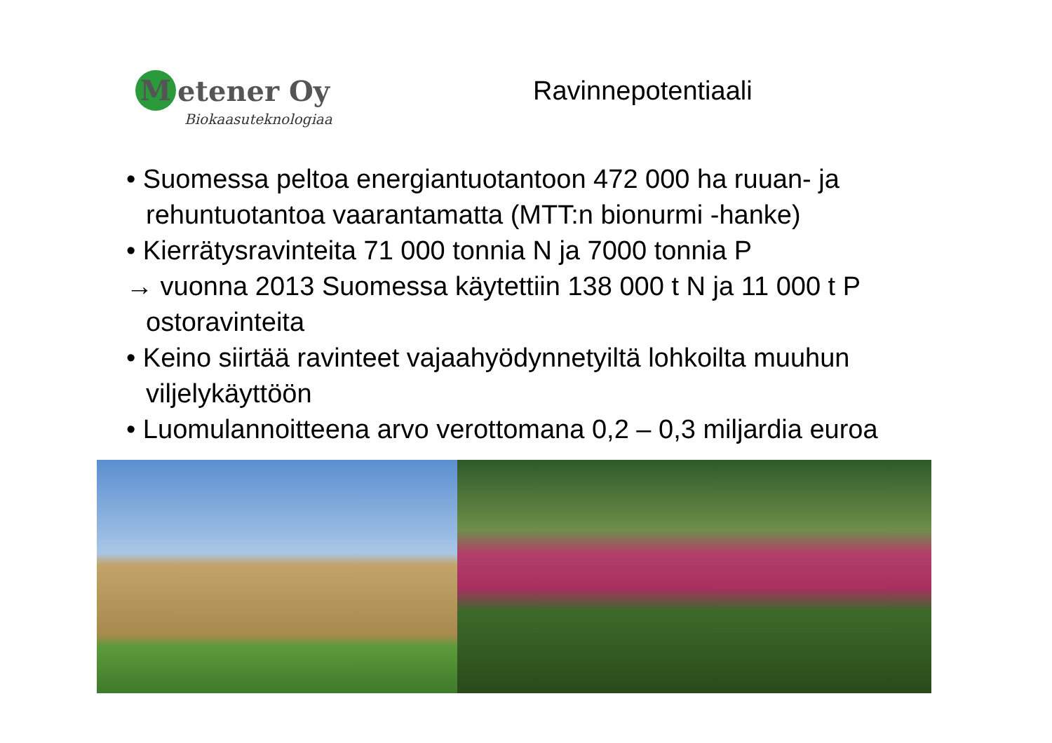Metener Oy
Biokaasuteknologiaa
Ravinnepotentiaali
• Suomessa peltoa energiantuotantoon 472 000 ha ruuan- ja rehuntuotantoa vaarantamatta (MTT:n bionurmi -hanke)
• Kierrätysravinteita 71 000 tonnia N ja 7000 tonnia P
→ vuonna 2013 Suomessa käytettiin 138 000 t N ja 11 000 t P ostoravinteita
• Keino siirtää ravinteet vajaahyödynnetyiltä lohkoilta muuhun viljelykäyttöön
• Luomulannoitteena arvo verottomana 0,2 – 0,3 miljardia euroa